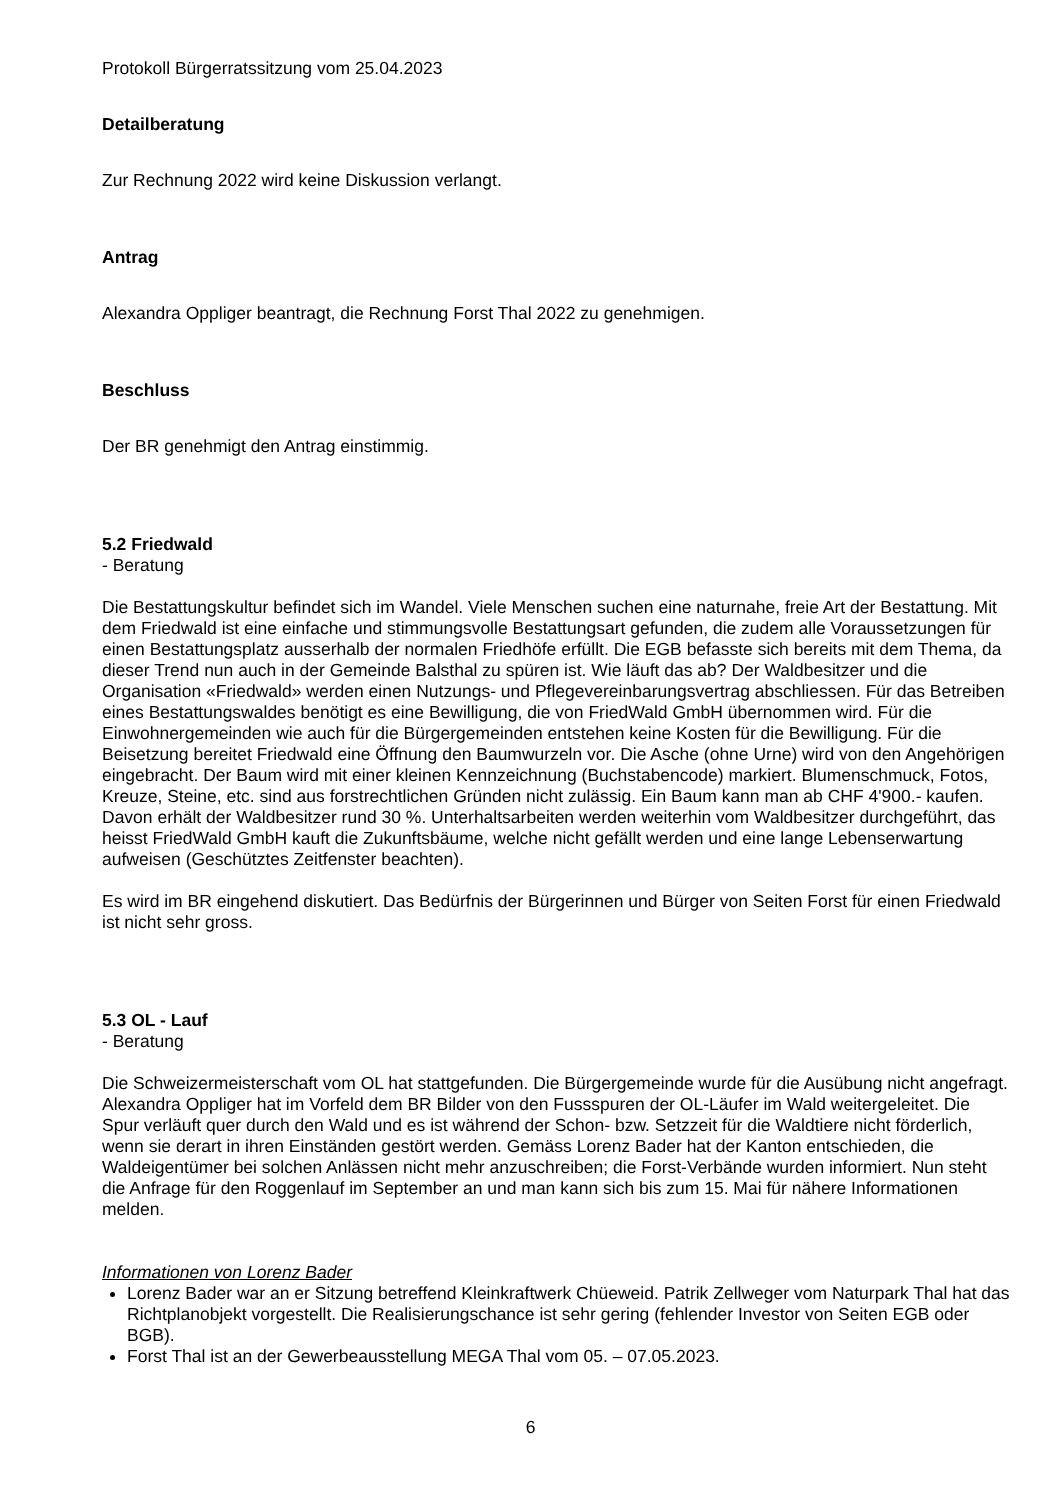Protokoll Bürgerratssitzung vom 25.04.2023
Detailberatung
Zur Rechnung 2022 wird keine Diskussion verlangt.
Antrag
Alexandra Oppliger beantragt, die Rechnung Forst Thal 2022 zu genehmigen.
Beschluss
Der BR genehmigt den Antrag einstimmig.
5.2 Friedwald
- Beratung
Die Bestattungskultur befindet sich im Wandel. Viele Menschen suchen eine naturnahe, freie Art der Bestattung. Mit dem Friedwald ist eine einfache und stimmungsvolle Bestattungsart gefunden, die zudem alle Voraussetzungen für einen Bestattungsplatz ausserhalb der normalen Friedhöfe erfüllt. Die EGB befasste sich bereits mit dem Thema, da dieser Trend nun auch in der Gemeinde Balsthal zu spüren ist. Wie läuft das ab? Der Waldbesitzer und die Organisation «Friedwald» werden einen Nutzungs- und Pflegevereinbarungsvertrag abschliessen. Für das Betreiben eines Bestattungswaldes benötigt es eine Bewilligung, die von FriedWald GmbH übernommen wird. Für die Einwohnergemeinden wie auch für die Bürgergemeinden entstehen keine Kosten für die Bewilligung. Für die Beisetzung bereitet Friedwald eine Öffnung den Baumwurzeln vor. Die Asche (ohne Urne) wird von den Angehörigen eingebracht. Der Baum wird mit einer kleinen Kennzeichnung (Buchstabencode) markiert. Blumenschmuck, Fotos, Kreuze, Steine, etc. sind aus forstrechtlichen Gründen nicht zulässig. Ein Baum kann man ab CHF 4'900.- kaufen. Davon erhält der Waldbesitzer rund 30 %. Unterhaltsarbeiten werden weiterhin vom Waldbesitzer durchgeführt, das heisst FriedWald GmbH kauft die Zukunftsbäume, welche nicht gefällt werden und eine lange Lebenserwartung aufweisen (Geschütztes Zeitfenster beachten).
Es wird im BR eingehend diskutiert. Das Bedürfnis der Bürgerinnen und Bürger von Seiten Forst für einen Friedwald ist nicht sehr gross.
5.3 OL - Lauf
- Beratung
Die Schweizermeisterschaft vom OL hat stattgefunden. Die Bürgergemeinde wurde für die Ausübung nicht angefragt. Alexandra Oppliger hat im Vorfeld dem BR Bilder von den Fussspuren der OL-Läufer im Wald weitergeleitet. Die Spur verläuft quer durch den Wald und es ist während der Schon- bzw. Setzzeit für die Waldtiere nicht förderlich, wenn sie derart in ihren Einständen gestört werden. Gemäss Lorenz Bader hat der Kanton entschieden, die Waldeigentümer bei solchen Anlässen nicht mehr anzuschreiben; die Forst-Verbände wurden informiert. Nun steht die Anfrage für den Roggenlauf im September an und man kann sich bis zum 15. Mai für nähere Informationen melden.
Informationen von Lorenz Bader
Lorenz Bader war an er Sitzung betreffend Kleinkraftwerk Chüeweid. Patrik Zellweger vom Naturpark Thal hat das Richtplanobjekt vorgestellt. Die Realisierungschance ist sehr gering (fehlender Investor von Seiten EGB oder BGB).
Forst Thal ist an der Gewerbeausstellung MEGA Thal vom 05. – 07.05.2023.
6